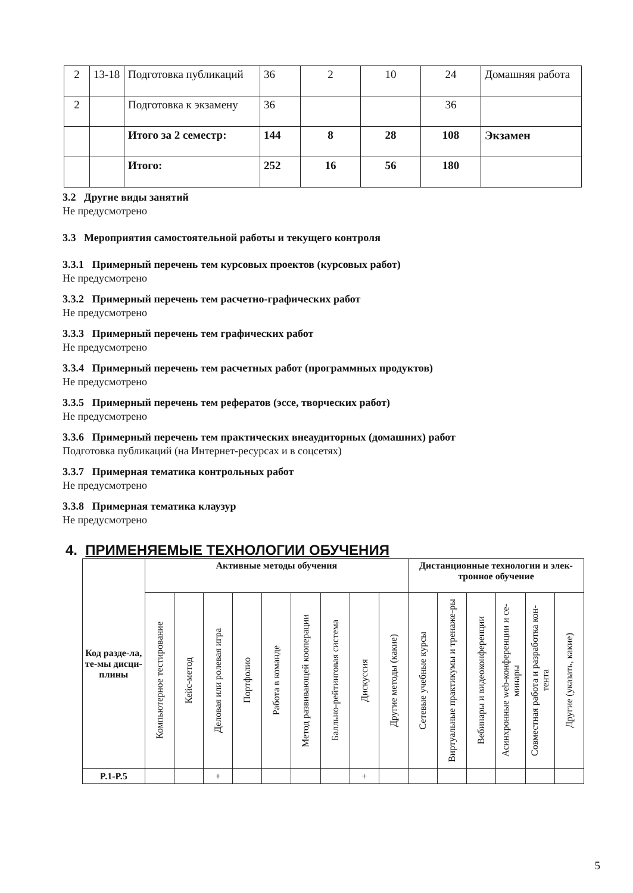| 2 | 13-18 | Подготовка публикаций | 36 | 2 | 10 | 24 | Домашняя работа |
| 2 | | Подготовка к экзамену | 36 | | | 36 | |
| | | Итого за 2 семестр: | 144 | 8 | 28 | 108 | Экзамен |
| | | Итого: | 252 | 16 | 56 | 180 | |
3.2 Другие виды занятий
Не предусмотрено
3.3 Мероприятия самостоятельной работы и текущего контроля
3.3.1 Примерный перечень тем курсовых проектов (курсовых работ)
Не предусмотрено
3.3.2 Примерный перечень тем расчетно-графических работ
Не предусмотрено
3.3.3 Примерный перечень тем графических работ
Не предусмотрено
3.3.4 Примерный перечень тем расчетных работ (программных продуктов)
Не предусмотрено
3.3.5 Примерный перечень тем рефератов (эссе, творческих работ)
Не предусмотрено
3.3.6 Примерный перечень тем практических внеаудиторных (домашних) работ
Подготовка публикаций (на Интернет-ресурсах и в соцсетях)
3.3.7 Примерная тематика контрольных работ
Не предусмотрено
3.3.8 Примерная тематика клаузур
Не предусмотрено
4. ПРИМЕНЯЕМЫЕ ТЕХНОЛОГИИ ОБУЧЕНИЯ
| Код разде-ла, те-мы дисци-плины | Активные методы обучения | | | | | | | | | Дистанционные технологии и элек-тронное обучение | | | | | |
| --- | --- | --- | --- | --- | --- | --- | --- | --- | --- | --- | --- | --- | --- | --- | --- |
| | Компьютерное тестирование | Кейс-метод | Деловая или ролевая игра | Портфолио | Работа в команде | Метод развивающей кооперации | Балльно-рейтинговая система | Дискуссия | Другие методы (какие) | Сетевые учебные курсы | Виртуальные практикумы и тренаже-ры | Вебинары и видеоконференции | Асинхронные web-конференции и се-минары | Совместная работа и разработка кон-тента | Другие (указать, какие) |
| P.1-P.5 | | | + | | | | | + | | | | | | | |
5